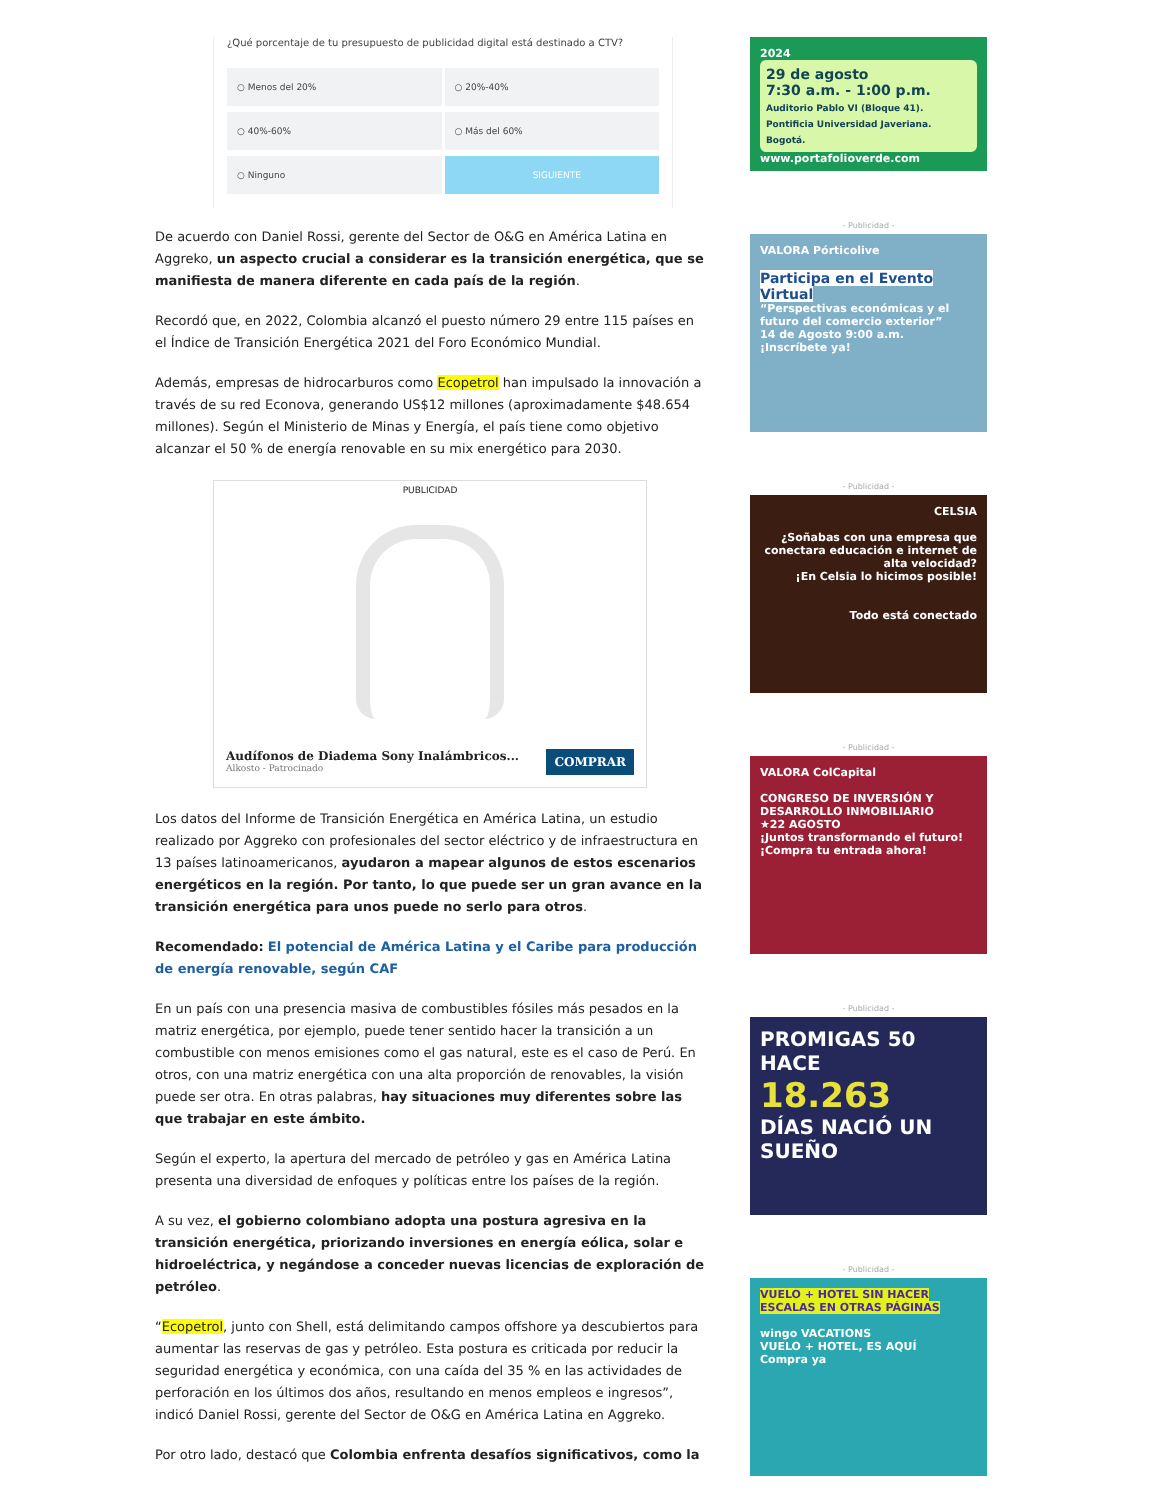¿Qué porcentaje de tu presupuesto de publicidad digital está destinado a CTV?
○ Menos del 20%
○ 20%-40%
○ 40%-60%
○ Más del 60%
○ Ninguno
SIGUIENTE
De acuerdo con Daniel Rossi, gerente del Sector de O&G en América Latina en Aggreko, un aspecto crucial a considerar es la transición energética, que se manifiesta de manera diferente en cada país de la región.
Recordó que, en 2022, Colombia alcanzó el puesto número 29 entre 115 países en el Índice de Transición Energética 2021 del Foro Económico Mundial.
Además, empresas de hidrocarburos como Ecopetrol han impulsado la innovación a través de su red Econova, generando US$12 millones (aproximadamente $48.654 millones). Según el Ministerio de Minas y Energía, el país tiene como objetivo alcanzar el 50 % de energía renovable en su mix energético para 2030.
PUBLICIDAD
Audífonos de Diadema Sony Inalámbricos...
Alkosto - Patrocinado
COMPRAR
Los datos del Informe de Transición Energética en América Latina, un estudio realizado por Aggreko con profesionales del sector eléctrico y de infraestructura en 13 países latinoamericanos, ayudaron a mapear algunos de estos escenarios energéticos en la región. Por tanto, lo que puede ser un gran avance en la transición energética para unos puede no serlo para otros.
Recomendado: El potencial de América Latina y el Caribe para producción de energía renovable, según CAF
En un país con una presencia masiva de combustibles fósiles más pesados en la matriz energética, por ejemplo, puede tener sentido hacer la transición a un combustible con menos emisiones como el gas natural, este es el caso de Perú. En otros, con una matriz energética con una alta proporción de renovables, la visión puede ser otra. En otras palabras, hay situaciones muy diferentes sobre las que trabajar en este ámbito.
Según el experto, la apertura del mercado de petróleo y gas en América Latina presenta una diversidad de enfoques y políticas entre los países de la región.
A su vez, el gobierno colombiano adopta una postura agresiva en la transición energética, priorizando inversiones en energía eólica, solar e hidroeléctrica, y negándose a conceder nuevas licencias de exploración de petróleo.
“Ecopetrol, junto con Shell, está delimitando campos offshore ya descubiertos para aumentar las reservas de gas y petróleo. Esta postura es criticada por reducir la seguridad energética y económica, con una caída del 35 % en las actividades de perforación en los últimos dos años, resultando en menos empleos e ingresos”, indicó Daniel Rossi, gerente del Sector de O&G en América Latina en Aggreko.
Por otro lado, destacó que Colombia enfrenta desafíos significativos, como la
2024
29 de agosto
7:30 a.m. - 1:00 p.m.
Auditorio Pablo VI (Bloque 41). Pontificia Universidad Javeriana. Bogotá.
www.portafolioverde.com
- Publicidad -
VALORA Pórticolive
Participa en el Evento Virtual
“Perspectivas económicas y el futuro del comercio exterior”
14 de Agosto 9:00 a.m.
¡Inscríbete ya!
- Publicidad -
CELSIA
¿Soñabas con una empresa que conectara educación e internet de alta velocidad?
¡En Celsia lo hicimos posible!
Todo está conectado
- Publicidad -
VALORA ColCapital
CONGRESO DE INVERSIÓN Y DESARROLLO INMOBILIARIO
★22 AGOSTO
¡Juntos transformando el futuro!
¡Compra tu entrada ahora!
- Publicidad -
PROMIGAS 50
HACE
18.263
DÍAS NACIÓ UN
SUEÑO
- Publicidad -
VUELO + HOTEL SIN HACER ESCALAS EN OTRAS PÁGINAS
wingo VACATIONS
VUELO + HOTEL, ES AQUÍ
Compra ya